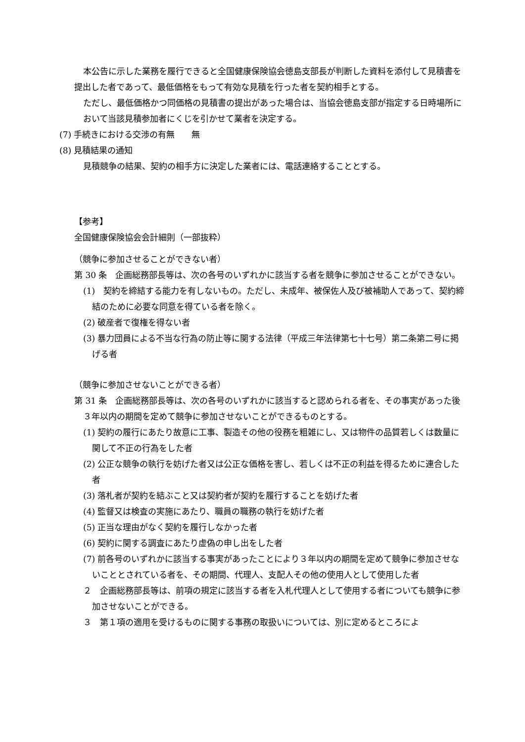本公告に示した業務を履行できると全国健康保険協会徳島支部長が判断した資料を添付して見積書を提出した者であって、最低価格をもって有効な見積を行った者を契約相手とする。
ただし、最低価格かつ同価格の見積書の提出があった場合は、当協会徳島支部が指定する日時場所において当該見積参加者にくじを引かせて業者を決定する。
(7) 手続きにおける交渉の有無　　無
(8) 見積結果の通知
見積競争の結果、契約の相手方に決定した業者には、電話連絡することとする。
【参考】
全国健康保険協会会計細則（一部抜粋）
（競争に参加させることができない者）
第 30 条　企画総務部長等は、次の各号のいずれかに該当する者を競争に参加させることができない。
(1)　契約を締結する能力を有しないもの。ただし、未成年、被保佐人及び被補助人であって、契約締結のために必要な同意を得ている者を除く。
(2) 破産者で復権を得ない者
(3) 暴力団員による不当な行為の防止等に関する法律（平成三年法律第七十七号）第二条第二号に掲げる者
（競争に参加させないことができる者）
第 31 条　企画総務部長等は、次の各号のいずれかに該当すると認められる者を、その事実があった後３年以内の期間を定めて競争に参加させないことができるものとする。
(1) 契約の履行にあたり故意に工事、製造その他の役務を粗雑にし、又は物件の品質若しくは数量に関して不正の行為をした者
(2) 公正な競争の執行を妨げた者又は公正な価格を害し、若しくは不正の利益を得るために連合した者
(3) 落札者が契約を結ぶこと又は契約者が契約を履行することを妨げた者
(4) 監督又は検査の実施にあたり、職員の職務の執行を妨げた者
(5) 正当な理由がなく契約を履行しなかった者
(6) 契約に関する調査にあたり虚偽の申し出をした者
(7) 前各号のいずれかに該当する事実があったことにより３年以内の期間を定めて競争に参加させないこととされている者を、その期間、代理人、支配人その他の使用人として使用した者
２　企画総務部長等は、前項の規定に該当する者を入札代理人として使用する者についても競争に参加させないことができる。
３　第１項の適用を受けるものに関する事務の取扱いについては、別に定めるところによ